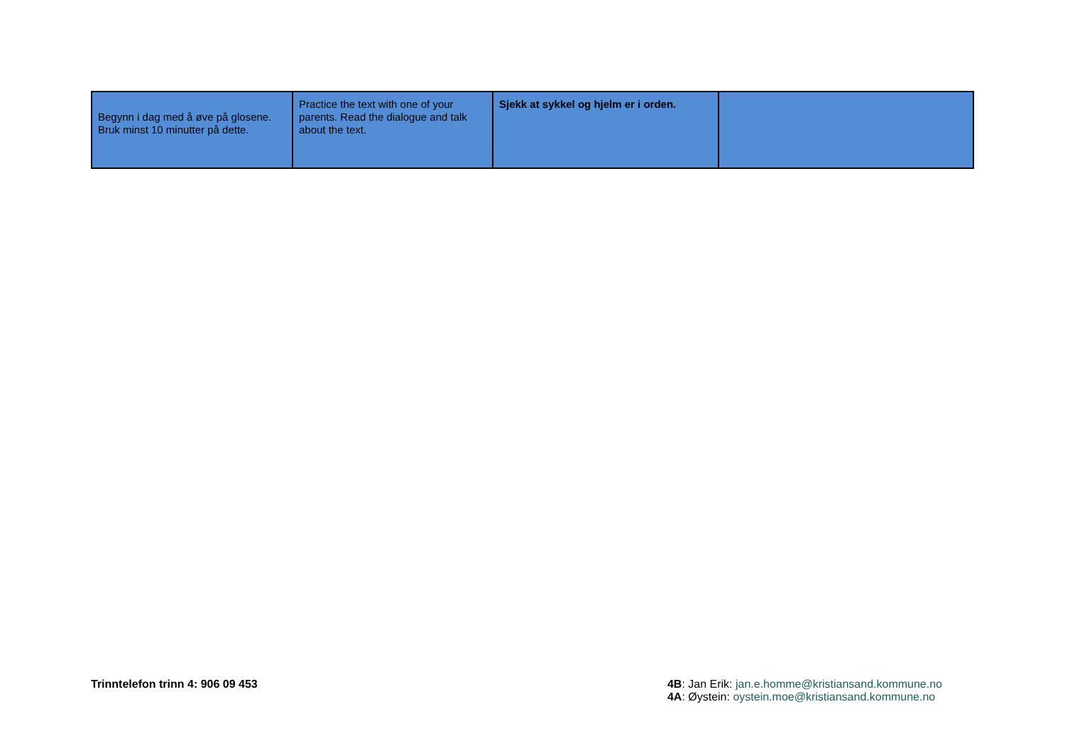| Begynn i dag med å øve på glosene. Bruk minst 10 minutter på dette. | Practice the text with one of your parents. Read the dialogue and talk about the text. | Sjekk at sykkel og hjelm er i orden. | |
Trinntelefon trinn 4: 906 09 453
4B: Jan Erik: jan.e.homme@kristiansand.kommune.no
4A: Øystein: oystein.moe@kristiansand.kommune.no